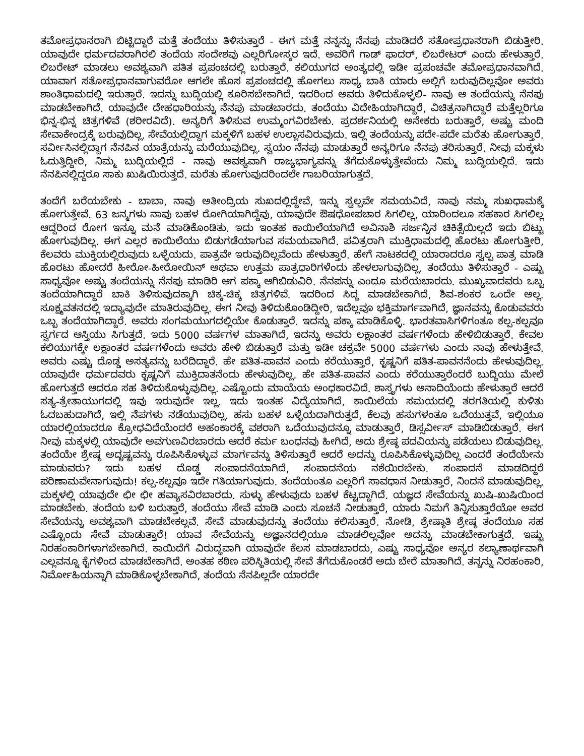ತಮೋಪ್ರಧಾನರಾಗಿ ಬಿಟ್ಟಿದ್ದಾರೆ ಮತ್ತೆ ತಂದೆಯು ತಿಳಿಸುತ್ತಾರೆ - ಈಗ ಮತ್ತೆ ನನ್ನನ್ನು ನೆನಪು ಮಾಡಿದರೆ ಸತೋಪ್ರಧಾನರಾಗಿ ಬಿಡುತ್ತೀರಿ. ಯಾವುದೇ ಧರ್ಮದವರಾಗಿರಲಿ ತಂದೆಯ ಸಂದೇಶವು ಎಲ್ಲರಿಗೋಸ್ಕರ ಇದೆ. ಅವರಿಗೆ ಗಾಡ್ ಫಾದರ್, ಲಿಬರೇಟರ್ ಎಂದು ಹೇಳುತ್ತಾರೆ. ಲಿಬರೇಟ್ ಮಾಡಲು ಅವಶ್ಯವಾಗಿ ಪತಿತ ಪ್ರಪಂಚದಲ್ಲಿ ಬರುತ್ತಾರೆ. ಕಲಿಯುಗದ ಅಂತ್ಯದಲ್ಲಿ ಇಡೀ ಪ್ರಪಂಚವೇ ತಮೋಪ್ರಧಾನವಾಗಿದೆ. ಯಾವಾಗ ಸತೋಪ್ರಧಾನವಾಗುವರೋ ಆಗಲೇ ಹೊಸ ಪ್ರಪಂಚದಲ್ಲಿ ಹೋಗಲು ಸಾಧ್ಯ ಬಾಕಿ ಯಾರು ಅಲ್ಲಿಗೆ ಬರುವುದಿಲ್ಲವೋ ಅವರು ಶಾಂತಿಧಾಮದಲ್ಲಿ ಇರುತ್ತಾರೆ. ಇದನ್ನು ಬುದ್ಧಿಯಲ್ಲಿ ಕೂರಿಸಬೇಕಾಗಿದೆ, ಇದರಿಂದ ಅವರು ತಿಳಿದುಕೊಳ್ಳಲಿ- ನಾವು ಆ ತಂದೆಯನ್ನು ನೆನಪು ಮಾಡಬೇಕಾಗಿದೆ. ಯಾವುದೇ ದೇಹಧಾರಿಯನ್ನು ನೆನಪು ಮಾಡಬಾರದು. ತಂದೆಯು ವಿದೇಹಿಯಾಗಿದ್ದಾರೆ, ವಿಚಿತ್ರನಾಗಿದ್ದಾರೆ ಮತ್ತೆಲ್ಲರಿಗೂ ಭಿನ್ನ-ಭಿನ್ನ ಚಿತ್ರಗಳಿವೆ (ಶರೀರವಿದೆ). ಅನ್ಯರಿಗೆ ತಿಳಿಸುವ ಉಮ್ಮಂಗವಿರಬೇಕು. ಪ್ರದರ್ಶನಿಯಲ್ಲಿ ಅನೇಕರು ಬರುತ್ತಾರೆ, ಅಷ್ಟು ಮಂದಿ ಸೇವಾಕೇಂದ್ರಕ್ಕೆ ಬರುವುದಿಲ್ಲ. ಸೇವೆಯಲ್ಲಿದ್ದಾಗ ಮಕ್ಕಳಿಗೆ ಬಹಳ ಉಲ್ಲಾಸವಿರುವುದು. ಇಲ್ಲಿ ತಂದೆಯನ್ನು ಪದೇ-ಪದೇ ಮರೆತು ಹೋಗುತ್ತಾರೆ. ಸರ್ವೀಸಿನಲ್ಲಿದ್ದಾಗ ನೆನಪಿನ ಯಾತ್ರೆಯನ್ನು ಮರೆಯುವುದಿಲ್ಲ. ಸ್ವಯಂ ನೆನಪು ಮಾಡುತ್ತಾರೆ ಅನ್ಯರಿಗೂ ನೆನಪು ತರಿಸುತ್ತಾರೆ. ನೀವು ಮಕ್ಕಳು ಓದುತ್ತಿದ್ದೀರಿ, ನಿಮ್ಮ ಬುದ್ಧಿಯಲ್ಲಿದೆ - ನಾವು ಅವಶ್ಯವಾಗಿ ರಾಜ್ಯಭಾಗ್ಯವನ್ನು ತೆಗೆದುಕೊಳ್ಳುತ್ತೇವೆಂದು ನಿಮ್ಮ ಬುದ್ಧಿಯಲ್ಲಿದೆ. ಇದು ನೆನಪಿನಲ್ಲಿದ್ದರೂ ಸಾಕು ಖುಷಿಯಿರುತ್ತದೆ. ಮರೆತು ಹೋಗುವುದರಿಂದಲೇ ಗಾಬರಿಯಾಗುತ್ತದೆ.
ತಂದೆಗೆ ಬರೆಯಬೇಕು - ಬಾಬಾ, ನಾವು ಅತೀಂದ್ರಿಯ ಸುಖದಲ್ಲಿದ್ದೇವೆ, ಇನ್ನು ಸ್ವಲ್ಪವೇ ಸಮಯವಿದೆ, ನಾವು ನಮ್ಮ ಸುಖಧಾಮಕ್ಕೆ ಹೋಗುತ್ತೇವೆ. 63 ಜನ್ಮಗಳು ನಾವು ಬಹಳ ರೋಗಿಯಾಗಿದ್ದೆವು, ಯಾವುದೇ ಔಷಧೋಪಚಾರ ಸಿಗಲಿಲ್ಲ, ಯಾರಿಂದಲೂ ಸಹಕಾರ ಸಿಗಲಿಲ್ಲ ಆದ್ದರಿಂದ ರೋಗ ಇನ್ನೂ ಮನೆ ಮಾಡಿಕೊಂಡಿತು. ಇದು ಇಂತಹ ಕಾಯಿಲೆಯಾಗಿದೆ ಅವಿನಾಶಿ ಸರ್ಜನ್ನಿನ ಚಿಕಿತ್ಸೆಯಿಲ್ಲದೆ ಇದು ಬಿಟ್ಟು ಹೋಗುವುದಿಲ್ಲ. ಈಗ ಎಲ್ಲರ ಕಾಯಿಲೆಯು ಬಿಡುಗಡೆಯಾಗುವ ಸಮಯವಾಗಿದೆ. ಪವಿತ್ರರಾಗಿ ಮುಕ್ತಿಧಾಮದಲ್ಲಿ ಹೊರಟು ಹೋಗುತ್ತೀರಿ, ಕೆಲವರು ಮುಕ್ತಿಯಲ್ಲಿರುವುದು ಒಳ್ಳೆಯದು. ಪಾತ್ರವೇ ಇರುವುದಿಲ್ಲವೆಂದು ಹೇಳುತ್ತಾರೆ. ಹೇಗೆ ನಾಟಕದಲ್ಲಿ ಯಾರಾದರೂ ಸ್ವಲ್ಪ ಪಾತ್ರ ಮಾಡಿ ಹೊರಟು ಹೋದರೆ ಹೀರೋ-ಹೀರೋಯಿನ್ ಅಥವಾ ಉತ್ತಮ ಪಾತ್ರಧಾರಿಗಳೆಂದು ಹೇಳಲಾಗುವುದಿಲ್ಲ. ತಂದೆಯು ತಿಳಿಸುತ್ತಾರೆ - ಎಷ್ಟು ಸಾಧ್ಯವೋ ಅಷ್ಟು ತಂದೆಯನ್ನು ನೆನಪು ಮಾಡಿರಿ ಆಗ ಪಕ್ಕಾ ಆಗಿಬಿಡುವಿರಿ. ನೆನಪನ್ನು ಎಂದೂ ಮರೆಯಬಾರದು. ಮುಖ್ಯವಾದವರು ಒಬ್ಬ ತಂದೆಯಾಗಿದ್ದಾರೆ ಬಾಕಿ ತಿಳಿಸುವುದಕ್ಕಾಗಿ ಚಿಕ್ಕ-ಚಿಕ್ಕ ಚಿತ್ರಗಳಿವೆ. ಇದರಿಂದ ಸಿದ್ಧ ಮಾಡಬೇಕಾಗಿದೆ, ಶಿವ-ಶಂಕರ ಒಂದೇ ಅಲ್ಲ. ಸೂಕ್ಷ್ಮವತನದಲ್ಲಿ ಇದ್ಯಾವುದೇ ಮಾತಿರುವುದಿಲ್ಲ. ಈಗ ನೀವು ತಿಳಿದುಕೊಂಡಿದ್ದೀರಿ, ಇದೆಲ್ಲವೂ ಭಕ್ತಿಮಾರ್ಗವಾಗಿದೆ, ಜ್ಞಾನವನ್ನು ಕೊಡುವವರು ಒಬ್ಬ ತಂದೆಯಾಗಿದ್ದಾರೆ. ಅವರು ಸಂಗಮಯುಗದಲ್ಲಿಯೇ ಕೊಡುತ್ತಾರೆ. ಇದನ್ನು ಪಕ್ಕಾ ಮಾಡಿಕೊಳ್ಳಿ. ಭಾರತವಾಸಿಗಳಿಗಂತೂ ಕಲ್ಪ-ಕಲ್ಪವೂ ಸ್ವರ್ಗದ ಆಸ್ತಿಯು ಸಿಗುತ್ತದೆ. ಇದು 5000 ವರ್ಷಗಳ ಮಾತಾಗಿದೆ, ಇದನ್ನು ಅವರು ಲಕ್ಷಾಂತರ ವರ್ಷಗಳೆಂದು ಹೇಳಿಬಿಡುತ್ತಾರೆ. ಕೇವಲ ಕಲಿಯುಗಕ್ಕೇ ಲಕ್ಷಾಂತರ ವರ್ಷಗಳೆಂದು ಅವರು ಹೇಳಿ ಬಿಡುತ್ತಾರೆ ಮತ್ತು ಇಡೀ ಚಕ್ರವೇ 5000 ವರ್ಷಗಳು ಎಂದು ನಾವು ಹೇಳುತ್ತೇವೆ. ಅವರು ಎಷ್ಟು ದೊಡ್ಡ ಅಸತ್ಯವನ್ನು ಬರೆದಿದ್ದಾರೆ. ಹೇ ಪತಿತ-ಪಾವನ ಎಂದು ಕರೆಯುತ್ತಾರೆ, ಕೃಷ್ಣನಿಗೆ ಪತಿತ-ಪಾವನನೆಂದು ಹೇಳುವುದಿಲ್ಲ. ಯಾವುದೇ ಧರ್ಮದವರು ಕೃಷ್ಣನಿಗೆ ಮುಕ್ತಿದಾತನೆಂದು ಹೇಳುವುದಿಲ್ಲ. ಹೇ ಪತಿತ-ಪಾವನ ಎಂದು ಕರೆಯುತ್ತಾರೆಂದರೆ ಬುದ್ಧಿಯು ಮೇಲೆ ಹೋಗುತ್ತದೆ ಆದರೂ ಸಹ ತಿಳಿದುಕೊಳ್ಳುವುದಿಲ್ಲ. ಎಷ್ಟೊಂದು ಮಾಯೆಯ ಅಂಧಕಾರವಿದೆ. ಶಾಸ್ತ್ರಗಳು ಅನಾದಿಯೆಂದು ಹೇಳುತ್ತಾರೆ ಆದರೆ ಸತ್ಯ-ತ್ರೇತಾಯುಗದಲ್ಲಿ ಇವು ಇರುವುದೇ ಇಲ್ಲ. ಇದು ಇಂತಹ ವಿದ್ಯೆಯಾಗಿದೆ, ಕಾಯಿಲೆಯ ಸಮಯದಲ್ಲಿ ತರಗತಿಯಲ್ಲಿ ಕುಳಿತು ಓದಬಹುದಾಗಿದೆ, ಇಲ್ಲಿ ನೆಪಗಳು ನಡೆಯುವುದಿಲ್ಲ. ಹಸು ಬಹಳ ಒಳ್ಳೆಯದಾಗಿರುತ್ತದೆ, ಕೆಲವು ಹಸುಗಳಂತೂ ಒದೆಯುತ್ತವೆ, ಇಲ್ಲಿಯೂ ಯಾರಲ್ಲಿಯಾದರೂ ಕ್ರೋಧವಿದೆಯೆಂದರೆ ಅಹಂಕಾರಕ್ಕೆ ವಶರಾಗಿ ಒದೆಯುವುದನ್ನೂ ಮಾಡುತ್ತಾರೆ, ಡಿಸ್ಸರ್ವೀಸ್ ಮಾಡಿಬಿಡುತ್ತಾರೆ. ಈಗ ನೀವು ಮಕ್ಕಳಲ್ಲಿ ಯಾವುದೇ ಅವಗುಣವಿರಬಾರದು ಆದರೆ ಕರ್ಮ ಬಂಧನವು ಹೀಗಿದೆ, ಅದು ಶ್ರೇಷ್ಠ ಪದವಿಯನ್ನು ಪಡೆಯಲು ಬಿಡುವುದಿಲ್ಲ. ತಂದೆಯೇ ಶ್ರೇಷ್ಠ ಅದೃಷ್ಟವನ್ನು ರೂಪಿಸಿಕೊಳ್ಳುವ ಮಾರ್ಗವನ್ನು ತಿಳಿಸುತ್ತಾರೆ ಆದರೆ ಅದನ್ನು ರೂಪಿಸಿಕೊಳ್ಳುವುದಿಲ್ಲ ಎಂದರೆ ತಂದೆಯೇನು ಮಾಡುವರು? ಇದು ಬಹಳ ದೊಡ್ಡ ಸಂಪಾದನೆಯಾಗಿದೆ, ಸಂಪಾದನೆಯ ನಶೆಯಿರಬೇಕು. ಸಂಪಾದನೆ ಮಾಡದಿದ್ದರೆ ಪರಿಣಾಮವೇನಾಗುವುದು! ಕಲ್ಪ-ಕಲ್ಪವೂ ಇದೇ ಗತಿಯಾಗುವುದು. ತಂದೆಯಂತೂ ಎಲ್ಲರಿಗೆ ಸಾವಧಾನ ನೀಡುತ್ತಾರೆ, ನಿಂದನೆ ಮಾಡುವುದಿಲ್ಲ, ಮಕ್ಕಳಲ್ಲಿ ಯಾವುದೇ ಛೀ ಛೀ ಹವ್ಯಾಸವಿರಬಾರದು. ಸುಳ್ಳು ಹೇಳುವುದು ಬಹಳ ಕೆಟ್ಟದ್ದಾಗಿದೆ. ಯಜ್ಞದ ಸೇವೆಯನ್ನು ಖುಷಿ-ಖುಷಿಯಿಂದ ಮಾಡಬೇಕು. ತಂದೆಯ ಬಳಿ ಬರುತ್ತಾರೆ, ತಂದೆಯು ಸೇವೆ ಮಾಡಿ ಎಂದು ಸೂಚನೆ ನೀಡುತ್ತಾರೆ, ಯಾರು ನಿಮಗೆ ತಿನ್ನಿಸುತ್ತಾರೆಯೋ ಅವರ ಸೇವೆಯನ್ನು ಅವಶ್ಯವಾಗಿ ಮಾಡಬೇಕಲ್ಲವೆ. ಸೇವೆ ಮಾಡುವುದನ್ನು ತಂದೆಯು ಕಲಿಸುತ್ತಾರೆ. ನೋಡಿ, ಶ್ರೇಷ್ಠಾತಿ ಶ್ರೇಷ್ಠ ತಂದೆಯೂ ಸಹ ಎಷ್ಟೊಂದು ಸೇವೆ ಮಾಡುತ್ತಾರೆ! ಯಾವ ಸೇವೆಯನ್ನು ಅಜ್ಞಾನದಲ್ಲಿಯೂ ಮಾಡಲಿಲ್ಲವೋ ಅದನ್ನು ಮಾಡಬೇಕಾಗುತ್ತದೆ. ಇಷ್ಟು ನಿರಹಂಕಾರಿಗಳಾಗಬೇಕಾಗಿದೆ. ಕಾಯಿದೆಗೆ ವಿರುದ್ಧವಾಗಿ ಯಾವುದೇ ಕೆಲಸ ಮಾಡಬಾರದು, ಎಷ್ಟು ಸಾಧ್ಯವೋ ಅನ್ಯರ ಕಲ್ಯಾಣಾರ್ಥವಾಗಿ ಎಲ್ಲವನ್ನೂ ಕೈಗಳಿಂದ ಮಾಡಬೇಕಾಗಿದೆ. ಅಂತಹ ಕಠಿಣ ಪರಿಸ್ಥಿತಿಯಲ್ಲಿ ಸೇವೆ ತೆಗೆದುಕೊಂಡರೆ ಅದು ಬೇರೆ ಮಾತಾಗಿದೆ. ತನ್ನನ್ನು ನಿರಹಂಕಾರಿ, ನಿರ್ಮೋಹಿಯನ್ನಾಗಿ ಮಾಡಿಕೊಳ್ಳಬೇಕಾಗಿದೆ, ತಂದೆಯ ನೆನಪಿಲ್ಲದೇ ಯಾರದೇ